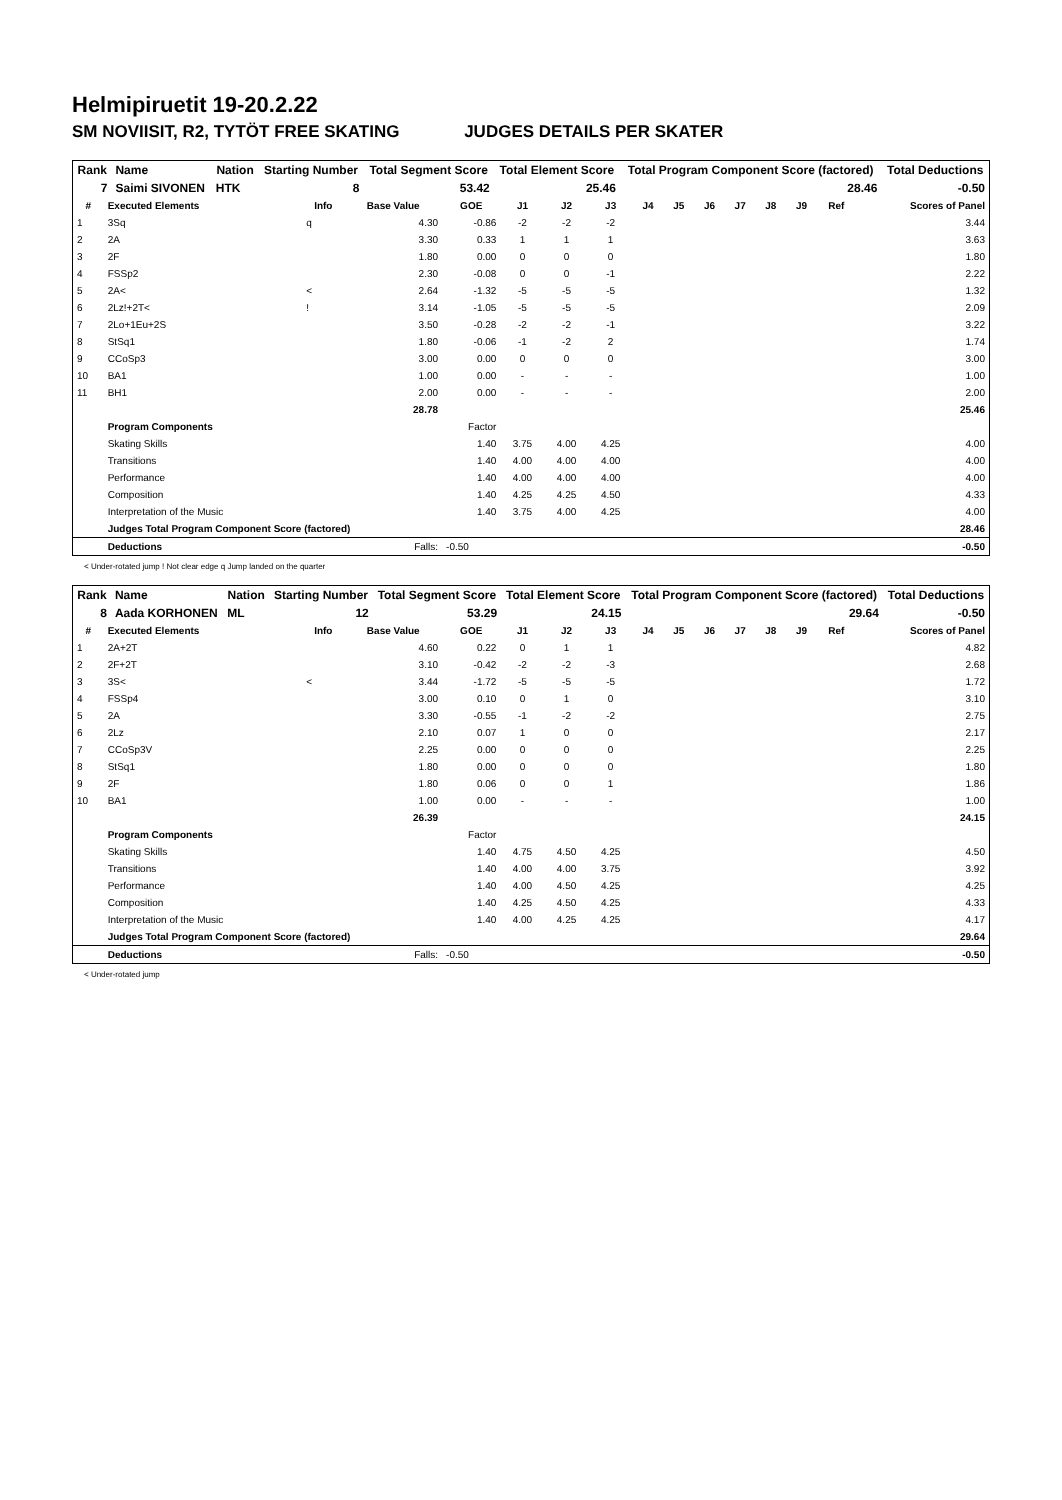Helmipiruetit 19-20.2.22
SM NOVIISIT, R2, TYTÖT FREE SKATING JUDGES DETAILS PER SKATER
| Rank | Name | Nation | Starting Number | Total Segment Score | Total Element Score | Total Program Component Score (factored) | Total Deductions |
| --- | --- | --- | --- | --- | --- | --- | --- |
| 7 | Saimi SIVONEN | HTK | 8 | 53.42 | 25.46 | 28.46 | -0.50 |
| # | Executed Elements | Info | Base Value | GOE | J1 | J2 | J3 | J4 | J5 | J6 | J7 | J8 | J9 | Ref | Scores of Panel |
| --- | --- | --- | --- | --- | --- | --- | --- | --- | --- | --- | --- | --- | --- | --- | --- |
| 1 | 3Sq | q | 4.30 | -0.86 | -2 | -2 | -2 | | | | | | | | 3.44 |
| 2 | 2A | | 3.30 | 0.33 | 1 | 1 | 1 | | | | | | | | 3.63 |
| 3 | 2F | | 1.80 | 0.00 | 0 | 0 | 0 | | | | | | | | 1.80 |
| 4 | FSSp2 | | 2.30 | -0.08 | 0 | 0 | -1 | | | | | | | | 2.22 |
| 5 | 2A< | < | 2.64 | -1.32 | -5 | -5 | -5 | | | | | | | | 1.32 |
| 6 | 2Lz!+2T< | ! | 3.14 | -1.05 | -5 | -5 | -5 | | | | | | | | 2.09 |
| 7 | 2Lo+1Eu+2S | | 3.50 | -0.28 | -2 | -2 | -1 | | | | | | | | 3.22 |
| 8 | StSq1 | | 1.80 | -0.06 | -1 | -2 | 2 | | | | | | | | 1.74 |
| 9 | CCoSp3 | | 3.00 | 0.00 | 0 | 0 | 0 | | | | | | | | 3.00 |
| 10 | BA1 | | 1.00 | 0.00 | - | - | - | | | | | | | | 1.00 |
| 11 | BH1 | | 2.00 | 0.00 | - | - | - | | | | | | | | 2.00 |
| | | | 28.78 | | | | | | | | | | | | 25.46 |
| | Program Components | | | Factor | | | | | | | | | | | |
| | Skating Skills | | | 1.40 | 3.75 | 4.00 | 4.25 | | | | | | | | 4.00 |
| | Transitions | | | 1.40 | 4.00 | 4.00 | 4.00 | | | | | | | | 4.00 |
| | Performance | | | 1.40 | 4.00 | 4.00 | 4.00 | | | | | | | | 4.00 |
| | Composition | | | 1.40 | 4.25 | 4.25 | 4.50 | | | | | | | | 4.33 |
| | Interpretation of the Music | | | 1.40 | 3.75 | 4.00 | 4.25 | | | | | | | | 4.00 |
| | Judges Total Program Component Score (factored) | | | | | | | | | | | | | | 28.46 |
| | Deductions | | Falls: | -0.50 | | | | | | | | | | | -0.50 |
< Under-rotated jump ! Not clear edge q Jump landed on the quarter
| Rank | Name | Nation | Starting Number | Total Segment Score | Total Element Score | Total Program Component Score (factored) | Total Deductions |
| --- | --- | --- | --- | --- | --- | --- | --- |
| 8 | Aada KORHONEN | ML | 12 | 53.29 | 24.15 | 29.64 | -0.50 |
| # | Executed Elements | Info | Base Value | GOE | J1 | J2 | J3 | J4 | J5 | J6 | J7 | J8 | J9 | Ref | Scores of Panel |
| --- | --- | --- | --- | --- | --- | --- | --- | --- | --- | --- | --- | --- | --- | --- | --- |
| 1 | 2A+2T | | 4.60 | 0.22 | 0 | 1 | 1 | | | | | | | | 4.82 |
| 2 | 2F+2T | | 3.10 | -0.42 | -2 | -2 | -3 | | | | | | | | 2.68 |
| 3 | 3S< | < | 3.44 | -1.72 | -5 | -5 | -5 | | | | | | | | 1.72 |
| 4 | FSSp4 | | 3.00 | 0.10 | 0 | 1 | 0 | | | | | | | | 3.10 |
| 5 | 2A | | 3.30 | -0.55 | -1 | -2 | -2 | | | | | | | | 2.75 |
| 6 | 2Lz | | 2.10 | 0.07 | 1 | 0 | 0 | | | | | | | | 2.17 |
| 7 | CCoSp3V | | 2.25 | 0.00 | 0 | 0 | 0 | | | | | | | | 2.25 |
| 8 | StSq1 | | 1.80 | 0.00 | 0 | 0 | 0 | | | | | | | | 1.80 |
| 9 | 2F | | 1.80 | 0.06 | 0 | 0 | 1 | | | | | | | | 1.86 |
| 10 | BA1 | | 1.00 | 0.00 | - | - | - | | | | | | | | 1.00 |
| | | | 26.39 | | | | | | | | | | | | 24.15 |
| | Program Components | | | Factor | | | | | | | | | | | |
| | Skating Skills | | | 1.40 | 4.75 | 4.50 | 4.25 | | | | | | | | 4.50 |
| | Transitions | | | 1.40 | 4.00 | 4.00 | 3.75 | | | | | | | | 3.92 |
| | Performance | | | 1.40 | 4.00 | 4.50 | 4.25 | | | | | | | | 4.25 |
| | Composition | | | 1.40 | 4.25 | 4.50 | 4.25 | | | | | | | | 4.33 |
| | Interpretation of the Music | | | 1.40 | 4.00 | 4.25 | 4.25 | | | | | | | | 4.17 |
| | Judges Total Program Component Score (factored) | | | | | | | | | | | | | | 29.64 |
| | Deductions | | Falls: | -0.50 | | | | | | | | | | | -0.50 |
< Under-rotated jump